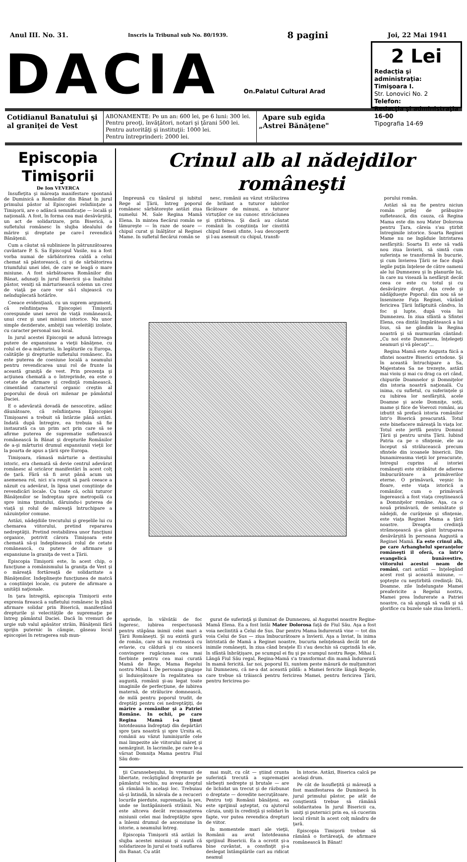Anul III. No. 31. Inscris la Tribunal sub No. 80/1939. 8 pagini Joi, 22 Mai 1941
DACIA On.Palatul Cultural Arad
2 Lei
Redacţia şi administraţia:
Timişoara I.
Str. Lonovici No. 2
Telefon:
Redacţia şi administraţia 16-00
Tipografia 14-69
Cotidianul Banatului şi al graniţei de Vest
ABONAMENTE: Pe un an: 600 lei, pe 6 luni: 300 lei.
Pentru preoţi, învăţători, notari şi ţărani 500 lei.
Pentru autorităţi şi instituţii: 1000 lei.
Pentru întreprinderi: 2000 lei.
Apare sub egida
„Astrei Bănăţene"
Episcopia Timişorii
De Ion VEVERCA
Insufleţita şi măreaţa manifestare spontană de Duminică a Românilor din Bănat în jurul primului păstor al Episcopiei reînfiinţate a Timişorii, are o adâncă semnificaţie — locală şi naţională. A fost, în forma cea mai desăvârşită, un act de solidarizare, prin Biserică, a sufletului românesc în slujba idealului de mărire şi dreptate pe care-l revendică Bănăţenii.
Cum a căutat să sublinieze în pătrunzătoarea cuvântare P. S. Sa Episcopul Vasile, nu a fost vorba numai de sărbătorirea caldă a celui chemat să păstorească, ci şi de sărbătorirea triumfului unei idei, de care se leagă o mare misiune. A fost sărbătoarea Românilor din Bănat, adunaţi în jurul Bisericii şi-a înaltului păstor, veniţi să mărturisească solemn un crez de viaţă pe care vor să-l slujească cu neînduplecată hotărîre.
Ceeace evidenţiază, cu un suprem argument, că reînfiinţarea Episcopiei Timişorii corespunde unei nevoi de viaţă românească, unui crez şi unei misiuni istorice. Nu unor simple deziderate, ambiţii sau veleităţi izolate, cu caracter personal sau local.
In jurul acestei Episcopii se adună întreaga putere de expansiune a vieţii bănăţene, cu rolul ei de-a mărturisi, în legăturile cu Europa, calităţile şi drepturile sufletului românesc. Ea este puterea de coesiune locală a neamului pentru revendicarea unui rol de frunte la această graniţă de vest. Prin prezenţa şi acţiunea chemată a o întreprinde, ea este o cetate de afirmare şi credinţă românească, cimentând caracterul organic creştin al poporului de două ori milenar pe pământul Daciei.
E o adevărată dovadă de nesocotire, adânc dăunătoare, că reînfiinţarea Episcopiei Timişoarei a trebuit să întârzie până astăzi. Indată după întregire, ea trebuia să fie instaurată ca un prim act prin care să se afirme puterea de suprematie sufletească românească în Bănat şi drepturile Românilor de a-şi mărturisi drumul expansiunii vieţii lor la poarta de apus a ţării spre Europa.
Timişoara, rămasă mărturie a destinului istoric, era chemată să devie centrul adevărat românesc al oricăror manifestări în acest colţ de ţară. Fără să fi avut până acum un asemenea rol, nici n'a reuşit să pară ceeace a năzuit cu adevărat, în lipsa unei conştiinţe de revendicări locale. Cu toate că, ochii tuturor Bănăţenilor se îndreptau spre metropolă ca spre inima ţinutului, dăruindu-i puterea de viaţă şi rolul de măreaţă întruchipare a năzuinţelor comune.
Astăzi, nădejdiile trecutului şi greşelile lui cu chemarea viitorului, pretind repararea nedreptăţii. Pretind restabilirea unor funcţiuni organice, potrivit cărora Timişoara este chemată să-şi îndeplinească rolul de cetate românească, cu putere de afirmare şi expansiune la graniţa de vest a Ţării.
Episcopia Timişorii este, în acest chip, o funcţiune a românismului la graniţa de Vest şi o măreaţă fortăreaţă de solidaritate a Bănăţenilor. Indeplineşte funcţiunea de matcă a conştiinţei locale, cu putere de afirmare a unităţii naţionale.
In ţara întregită, episcopia Timişorii este expresia firească a sufletului românesc în plină afirmare solidar prin Biserică, manifestând drepturile şi velecităţile de supremaţie pe întreg pământul Daciei. Dacă în vremuri de urgie sub valul apăsător străin, Bănăţenii fără sprijin puternic în câmpie, găseau locul episcopiei în retragerea sub mun-
Crinul alb al nădejdilor româneşti
Impreună cu tânărul şi iubitul Rege al Ţării, întreg poporul românesc sărbătoreşte astăzi ziua numelui M. Sale Regina Mamă Elena. In mintea fiecărui român se lămureşte — în raze de soare — chipul curat şi înălţător al Reginei Mame. In sufletul fiecărui român se
nesc, românii au văzut strălucirea de briliant a tuturor iubirilor făcătoare de minuni, a tuturor virtuţilor ce nu cunosc stricăciunea şi ştirbirea. Şi dacă au căutat românii în conştiinţa lor cinstită chipul femeii sfinte, l-au descoperit şi l-au asemuit cu chipul, transfi-
porului român.
Astăzi să nu fie pentru niciun român prilej de prăbuşire sufletească, din cauza, că Regina Mama este din nou Mater Dolorosa pentru Ţara, căreia s'au ştirbit întregimile istorice. Soarta Reginei Mame nu ne îngăduie întristarea nesfârşită: Soarta Ei este să vadă nou ziua învierii, să simtă cum suferinţa se transformă în bucurie, şi cum învierea Ţării se face după legile puţin înţelese de către oameni ale lui Dumnezeu şi în planurile lui, în care nu visează la nesfârşit decât ceea ce este cu totul şi cu desăvârşire drept. Aşa crede şi nădăjdueşte Poporul: din nou să se însenineze Faţa Reginei, văzând fericirea Ţării înfăptuită cândva, în foc şi lupte, după voia lui Dumnezeu. In ziua sfântă a Sfintei Elena, cea dintâi Impărătească a lui Isus, să ne gândim la Regina noastră şi să murmurăm cântând: „Cu noi este Dumnezeu, înţelegeţi neamuri şi vă plecaţi"...
Regina Mamă este Augusta fiică a sfintei noastre Biserici ortodoxe. Şi în această întruchipare a Sa, Majestatea Sa ne trezeşte, astăzi mai vioiu şi mai cu drag ca ori când, chipurile Doamnelor şi Domniţelor din istoria noastră naţională. Cu inima, cu sufletul, cu suferinţele şi cu iubirea lor nesfârşită, acele Doamne şi acele Domniţe, soţii, mame şi fiice de Voevozi români, au izbutit să prefacă istoria românilor într'o Biserică preacurată. Totul este binefacere măreaţă în viaţa lor. Totul este jertfă pentru Domnul Ţării şi pentru ursita Ţării. Iubind Patria ca pe o sfinţenie, ele au început să strălucească precum sfintele din icoanele bisericii. Din bunamireasma vieţii lor preacurate, întregul cuprins al istoriei româneşti este străbătut de adierea îmbucurătoare a primăverilor eterne. O primăvară, veşnic în floare, este viaţa istorică a românilor, cum o primăvară îngerească a fost viaţa creştinească a Domniţelor române. Aşa, ca o nouă primăvară, de seninătate şi nădejdi, de curăţenie şi sfinţenie, este viaţa Reginei Mama a ţării noastre. Dreapta credinţă strămoşească şi-a găsit întruparea desăvârşită în persoana Augustă a Reginei Mamă. Ea este crinul alb, pe care Arhanghelul speranţelor româneşti il oferă, ca într'o evangelică bunăvestire, viitorului acestui neam de români, cari astăzi — înţelegând acest rost şi această minune, — şopteşte cu neştirbită credinţă: Dă, Doamne, zile îndelungate Mamei preafericite a Regelui nostru, Mamei prea îndurerate a Patriei noastre, ca să ajungă să vadă şi să glorifice cu buzele sale ziua învierii..
aprinde, în vâlvătăi de foc îngeresc, iubirea respectuoasă pentru stăpâna inimii celei mari a Ţării Româneşti. Şi nu există gură de român, care să nu rostească cu evlavie, cu căldură şi cu sinceră convingere rugăciunea cea mai fierbinte pentru cea mai curată Mamă de Rege, Mama Regelui nostru Mihai I. De persoana gingaşe şi înduioşătoare în regalitatea sa augustă, românii şi-au legat toate imaginile de perfecţiune, de iubirea maternă, de strălucire domnească, de milă pentru poporul trudit, de dreptăţi pentru cei nedreptăţiţi, de mărire a românilor şi a Patriei Române. In ochii, pe care Regina Mamă i-a ţinut întotdeauna îndreptaţi din depărtări spre ţara noastră şi spre Ursita ei, românii au văzut luminişurile cele mai limpezite ale viitorului măreţ şi nemărginit. In lacrimile, pe care le-a vărsat Domniţa Mama pentru Fiul Său dom-
gurat de suferinţă şi iluminat de Dumnezeu, al Augustei noastre Regine-Mamă Elena. Ea a fost întâi Mater Dolorosa faţă de Fiul Său. Aşa a fost voia neclintită a Celui de Sus. Dar pentru Mama îndurerată vine — tot din voia Celui de Sus — ziua îmbucurătoare a învierii. Aşa a înviat, în inima întristată de Mamă a Reginei noastre, bucuria neînţeleasă decât tot de inimile româneşti, în ziua când braţele Ei s'au deschis să cuprindă în ele, în sfântă înbrăţişare, pe scumpul ei fiu şi pe scumpul nostru Rege, Mihai I. Lângă Fiul Său regal, Regina-Mamă s'a transformat din mamă îndurerată în mamă fericită. Iar noi, poporul Ei, suntem peste măsură de mulţumitori lui Dumnezeu, că ne-a dat această pildă: a Mamei fericite lângă Regele, care trebue să trăiască pentru fericirea Mamei, pentru fericirea Ţării, pentru fericirea po-
ţii Caransebeşului, în vremuri de libertate, recâştigând drepturile pe pământul vechiu, nu aveau dreptul să rămână în acelaşi loc. Trebuiau să-şi întindă, în năvala de a recuceri locurile pierdute, supremaţia la şes, unde se înstăpâniseră străinii. Nu este altceva decât recunoaşterea misiunii celei mai îndreptăţite spre a înlesni drumul de ascensiune în istorie, a neamului întreg.
Episcopia Timişorii stă astăzi în slujba acestei misiuni şi caută că solidarizeze în jurul ei toată suflarea din Banat. Cu atât
mai mult, cu cât — ştiind crunta suferinţă trecută a supremaţiei sârbeşti nedrepte şi brutale — are de lichidat un trecut şi de răzbunat o dreptate — dovedite necruţătoare. Pentru toţi Românii bănăţeni, ea este sprijinul aşteptat, cu ajutorul căruia, uniţi în credinţă şi solidari în fapte, vor putea revendica drepturi de viitor.
In momentele mari ale vieţii, Românii au avut întotdeauna sprijinul Bisericii. Ea a ocrotit şi-a bine cuvântat, a consfinţit şi-a deslegat întâmplările cari au ridicat neamul
în istorie. Astăzi, Biserica calcă pe acelaşi drum.
Pe cât de însufleţită şi măreaţă a fost manifestarea de Duminecă în jurul primului păstor, pe atât de conştientă trebue să rămână solidaritatea în jurul Bisericii ca, uniţi şi puternici prin ea, să cucerim locul râvnit în acest colţ mândru de ţară.
Episcopia Timişorii trebue să rămână o fortăreaţă, de afirmare românească în Bănat!